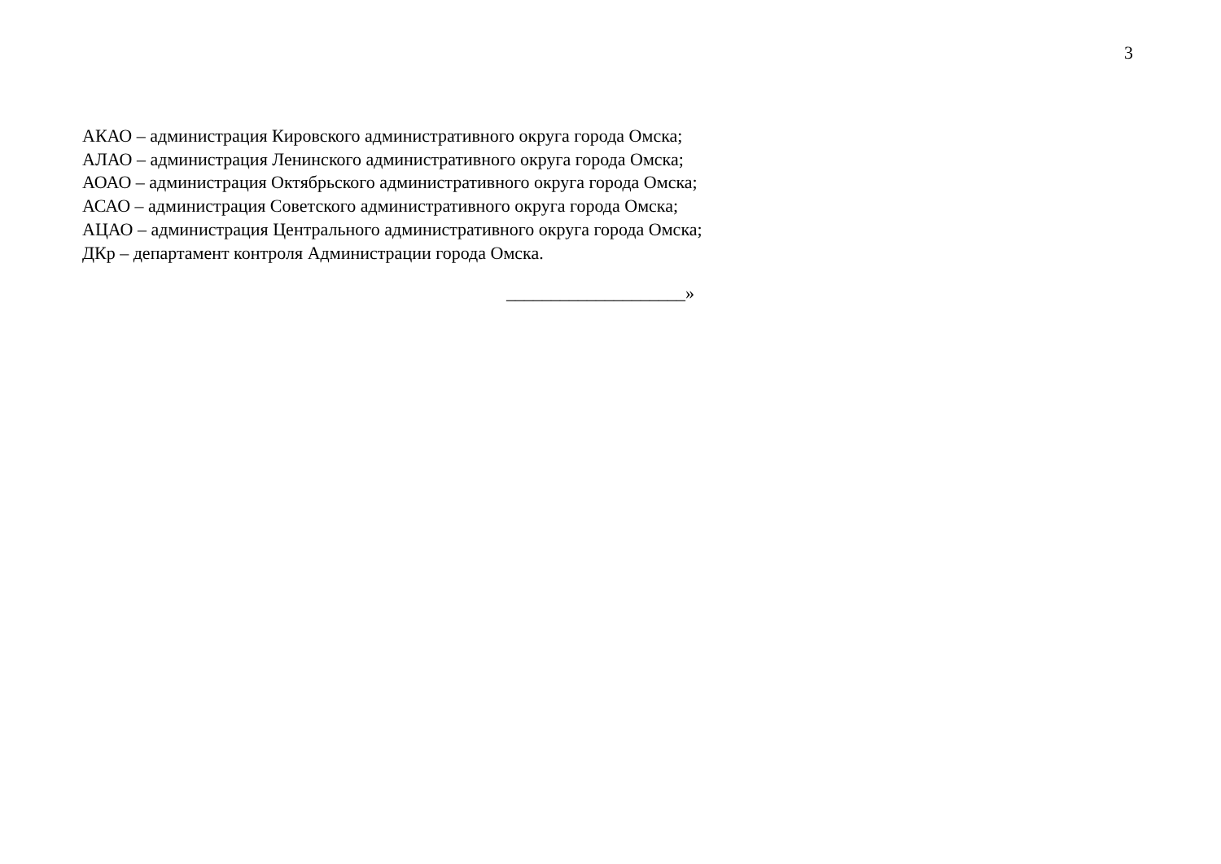3
АКАО – администрация Кировского административного округа города Омска;
АЛАО – администрация Ленинского административного округа города Омска;
АОАО – администрация Октябрьского административного округа города Омска;
АСАО – администрация Советского административного округа города Омска;
АЦАО – администрация Центрального административного округа города Омска;
ДКр – департамент контроля Администрации города Омска.
____________________»